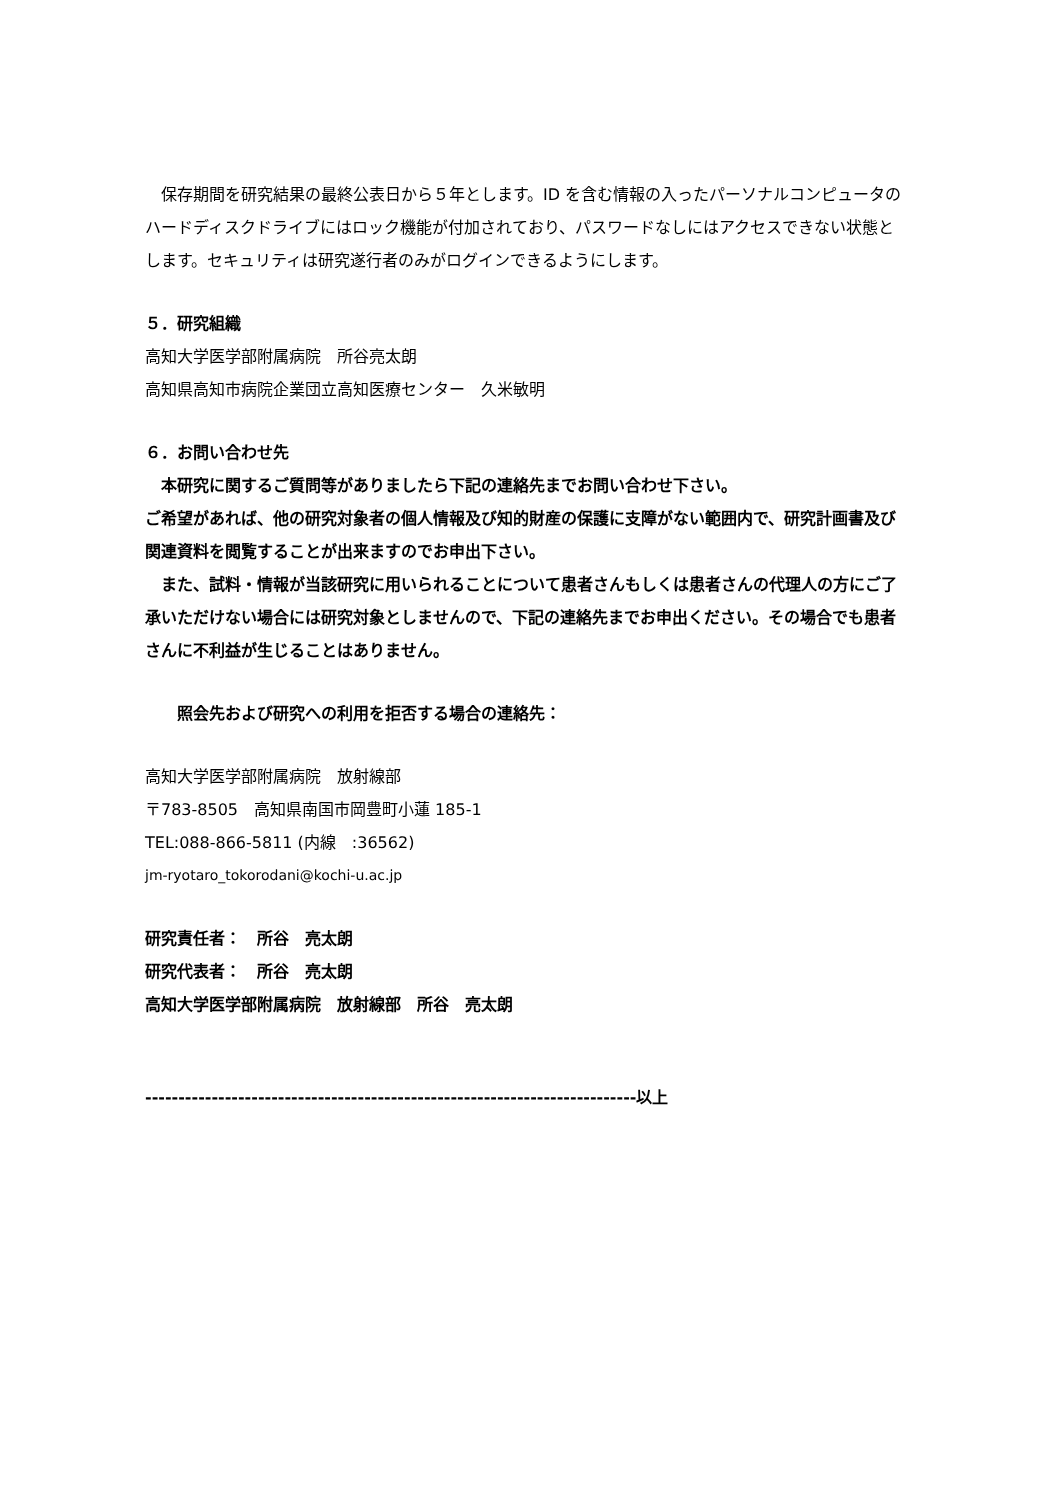保存期間を研究結果の最終公表日から５年とします。ID を含む情報の入ったパーソナルコンピュータのハードディスクドライブにはロック機能が付加されており、パスワードなしにはアクセスできない状態とします。セキュリティは研究遂行者のみがログインできるようにします。
５．研究組織
高知大学医学部附属病院　所谷亮太朗
高知県高知市病院企業団立高知医療センター　久米敏明
６．お問い合わせ先
　本研究に関するご質問等がありましたら下記の連絡先までお問い合わせ下さい。
ご希望があれば、他の研究対象者の個人情報及び知的財産の保護に支障がない範囲内で、研究計画書及び関連資料を閲覧することが出来ますのでお申出下さい。
　また、試料・情報が当該研究に用いられることについて患者さんもしくは患者さんの代理人の方にご了承いただけない場合には研究対象としませんので、下記の連絡先までお申出ください。その場合でも患者さんに不利益が生じることはありません。
　　照会先および研究への利用を拒否する場合の連絡先：
高知大学医学部附属病院　放射線部
〒783-8505　高知県南国市岡豊町小蓮 185-1
TEL:088-866-5811 (内線　:36562)
jm-ryotaro_tokorodani@kochi-u.ac.jp
研究責任者：　所谷　亮太朗
研究代表者：　所谷　亮太朗
高知大学医学部附属病院　放射線部　所谷　亮太朗
--------------------------------------------------------------------------以上